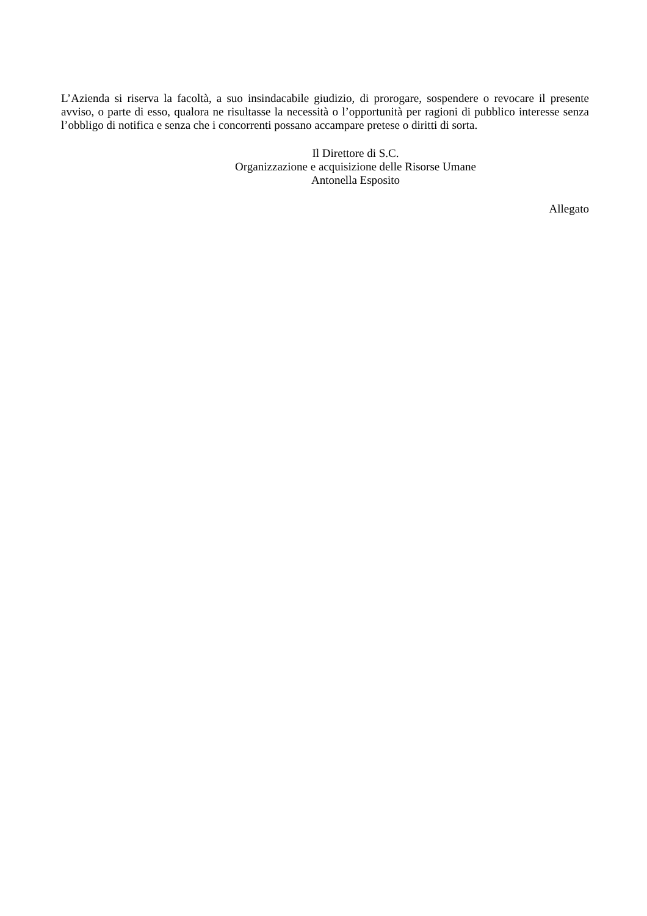L’Azienda si riserva la facoltà, a suo insindacabile giudizio, di prorogare, sospendere o revocare il presente avviso, o parte di esso, qualora ne risultasse la necessità o l’opportunità per ragioni di pubblico interesse senza l’obbligo di notifica e senza che i concorrenti possano accampare pretese o diritti di sorta.
Il Direttore di S.C.
Organizzazione e acquisizione delle Risorse Umane
Antonella Esposito
Allegato